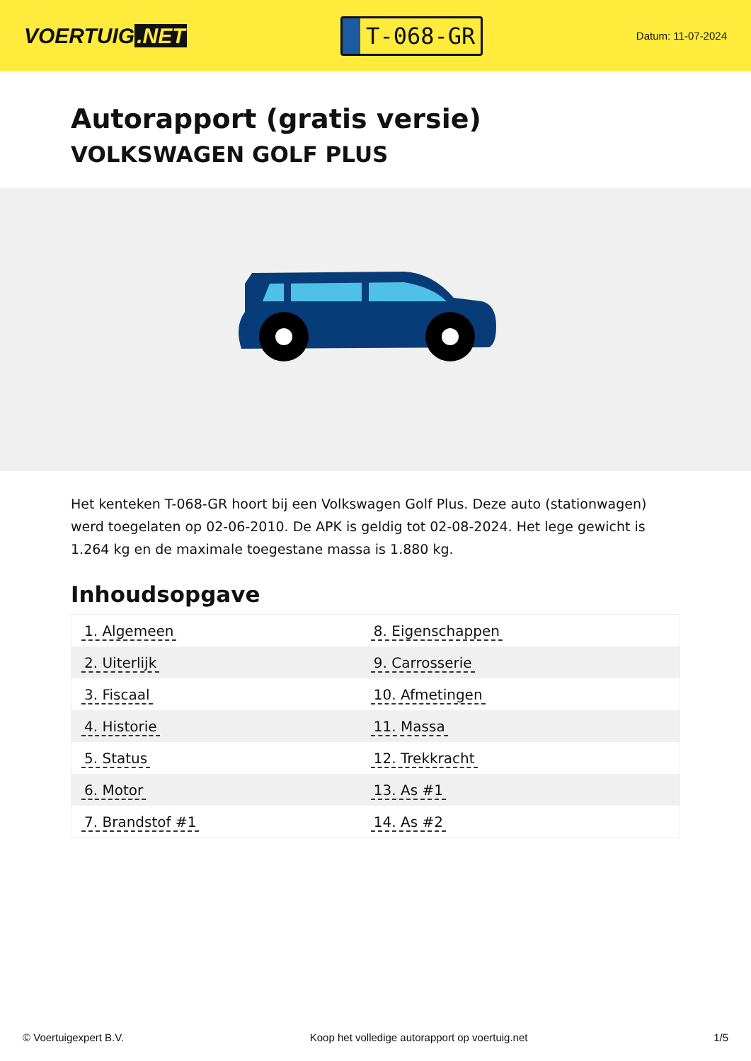VOERTUIG.NET
T-068-GR
Datum: 11-07-2024
Autorapport (gratis versie)
VOLKSWAGEN GOLF PLUS
Het kenteken T-068-GR hoort bij een Volkswagen Golf Plus. Deze auto (stationwagen) werd toegelaten op 02-06-2010. De APK is geldig tot 02-08-2024. Het lege gewicht is 1.264 kg en de maximale toegestane massa is 1.880 kg.
Inhoudsopgave
| 1. Algemeen | 8. Eigenschappen |
| 2. Uiterlijk | 9. Carrosserie |
| 3. Fiscaal | 10. Afmetingen |
| 4. Historie | 11. Massa |
| 5. Status | 12. Trekkracht |
| 6. Motor | 13. As #1 |
| 7. Brandstof #1 | 14. As #2 |
© Voertuigexpert B.V. Koop het volledige autorapport op voertuig.net 1/5